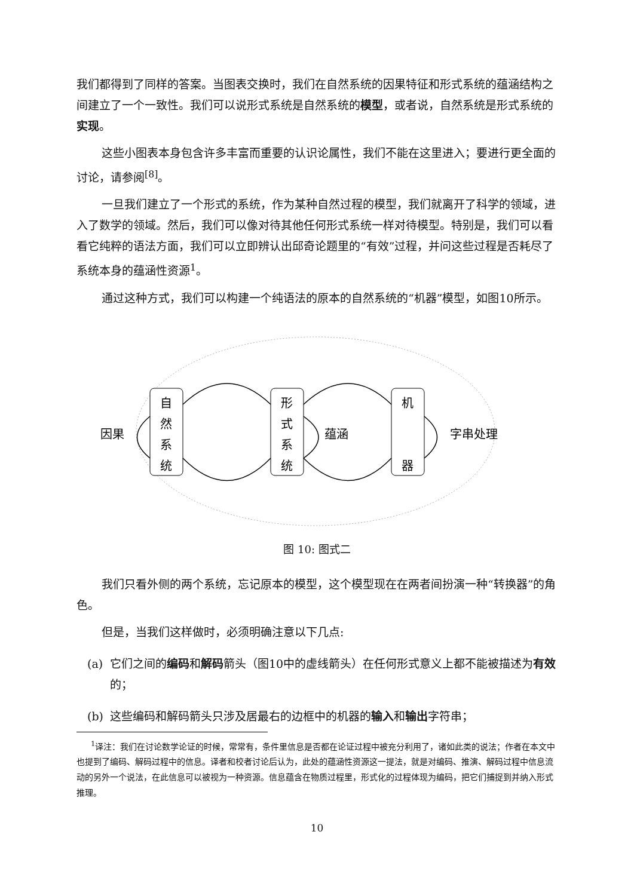我们都得到了同样的答案。当图表交换时，我们在自然系统的因果特征和形式系统的蕴涵结构之间建立了一个一致性。我们可以说形式系统是自然系统的模型，或者说，自然系统是形式系统的实现。
这些小图表本身包含许多丰富而重要的认识论属性，我们不能在这里进入；要进行更全面的讨论，请参阅<sup>[8]</sup>。
一旦我们建立了一个形式的系统，作为某种自然过程的模型，我们就离开了科学的领域，进入了数学的领域。然后，我们可以像对待其他任何形式系统一样对待模型。特别是，我们可以看看它纯粹的语法方面，我们可以立即辨认出邱奇论题里的“有效”过程，并问这些过程是否耗尽了系统本身的蕴涵性资源<sup>1</sup>。
通过这种方式，我们可以构建一个纯语法的原本的自然系统的“机器”模型，如图10所示。
自
然
系
统
形
式
系
统
机
器
因果
蕴涵
字串处理
图 10: 图式二
我们只看外侧的两个系统，忘记原本的模型，这个模型现在在两者间扮演一种“转换器”的角色。
但是，当我们这样做时，必须明确注意以下几点:
(a) 它们之间的编码和解码箭头（图10中的虚线箭头）在任何形式意义上都不能被描述为有效的；
(b) 这些编码和解码箭头只涉及居最右的边框中的机器的输入和输出字符串；
<sup>1</sup> 译注：我们在讨论数学论证的时候，常常有，条件里信息是否都在论证过程中被充分利用了，诸如此类的说法；作者在本文中也提到了编码、解码过程中的信息。译者和校者讨论后认为，此处的蕴涵性资源这一提法，就是对编码、推演、解码过程中信息流动的另外一个说法，在此信息可以被视为一种资源。信息蕴含在物质过程里，形式化的过程体现为编码，把它们捕捉到并纳入形式推理。
10